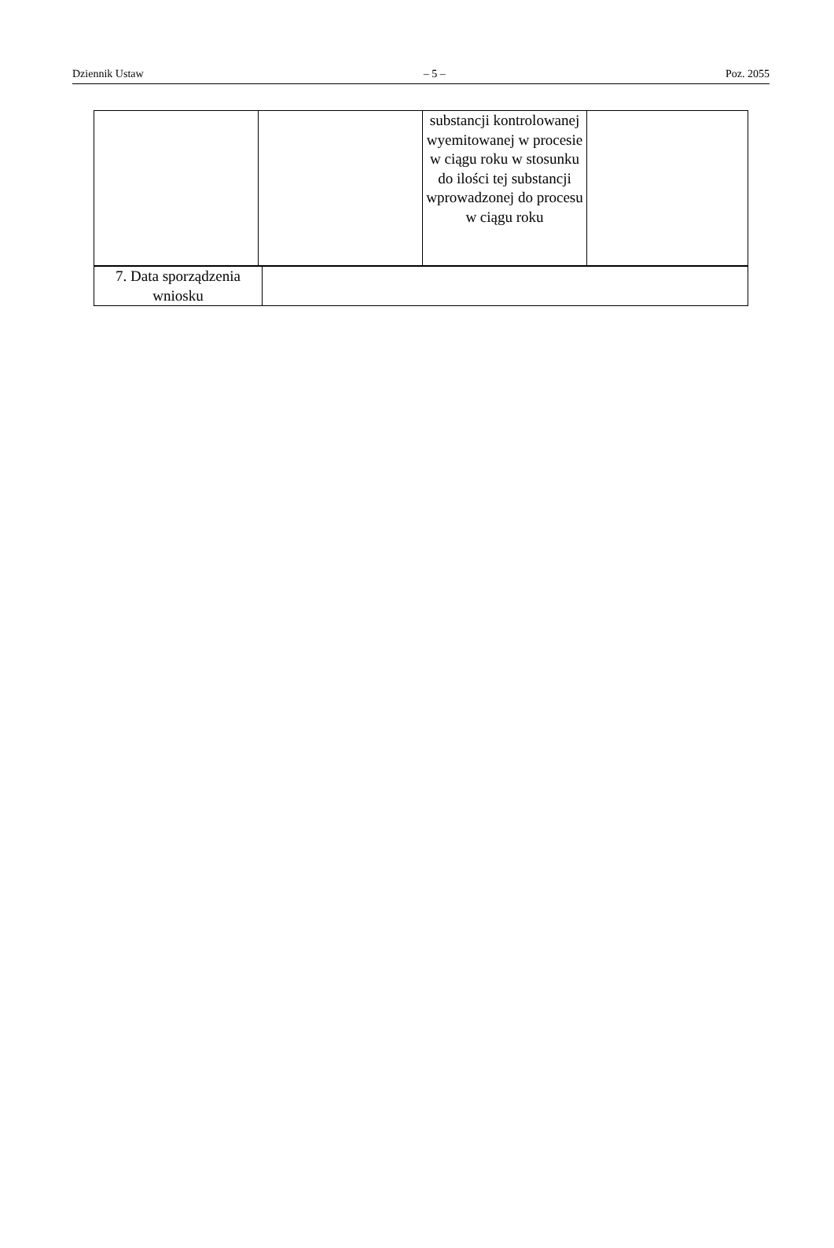Dziennik Ustaw – 5 – Poz. 2055
| | | substancji kontrolowanej wyemitowanej w procesie w ciągu roku w stosunku do ilości tej substancji wprowadzonej do procesu w ciągu roku | |
| 7. Data sporządzenia wniosku | |